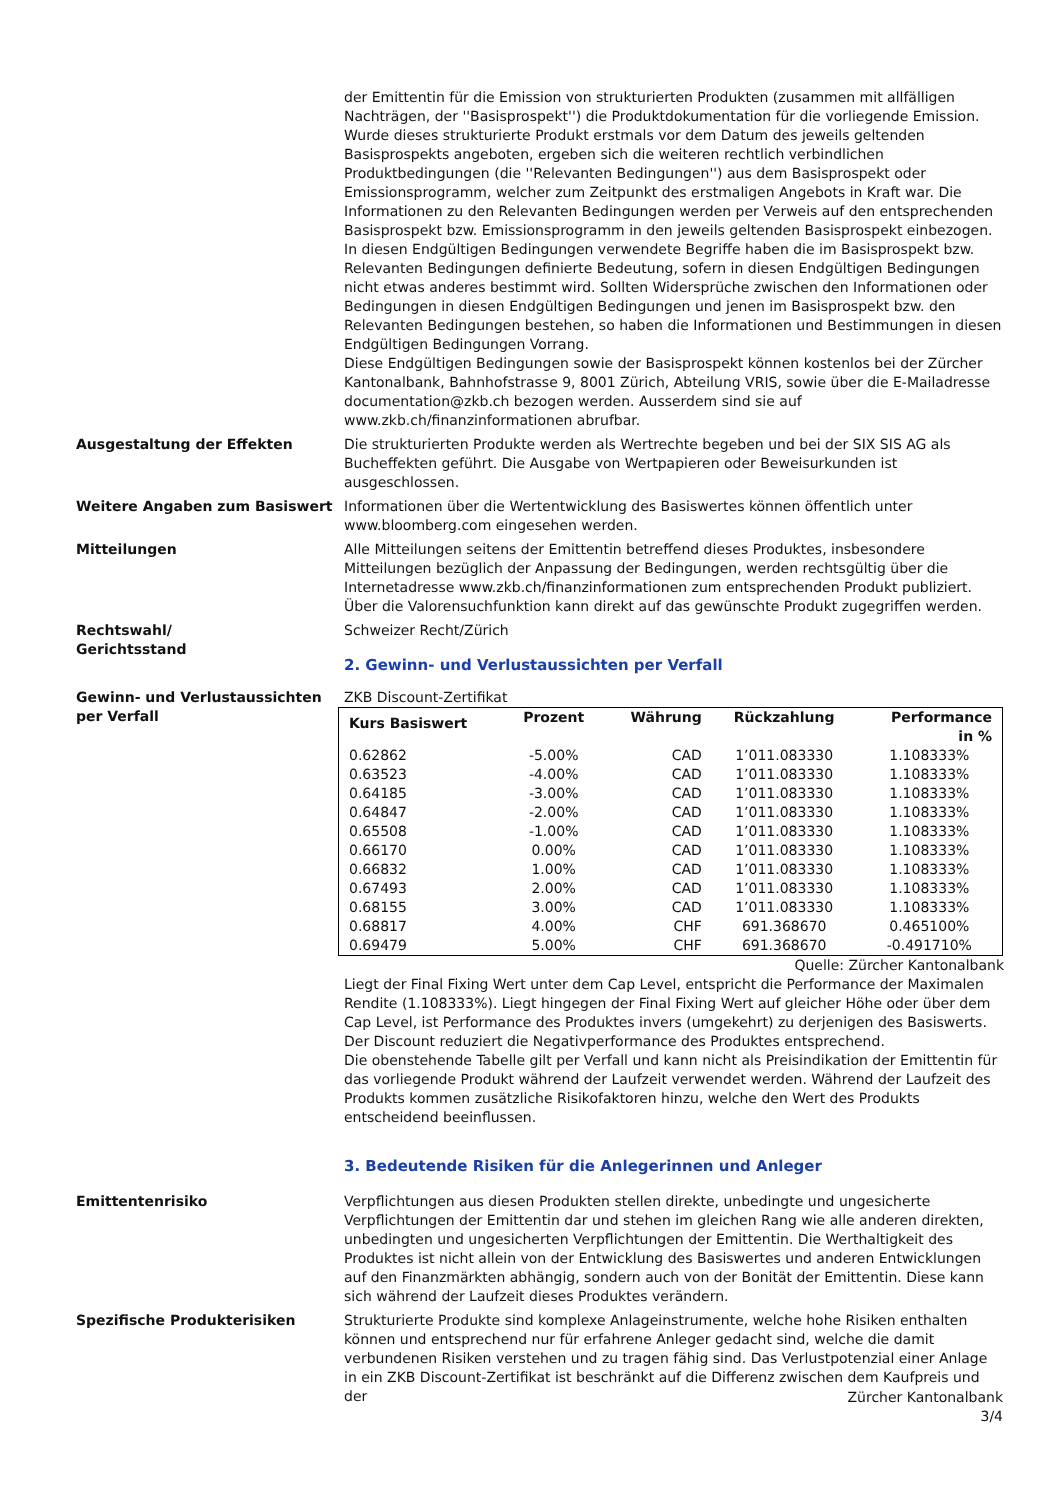der Emittentin für die Emission von strukturierten Produkten (zusammen mit allfälligen Nachträgen, der ''Basisprospekt'') die Produktdokumentation für die vorliegende Emission. Wurde dieses strukturierte Produkt erstmals vor dem Datum des jeweils geltenden Basisprospekts angeboten, ergeben sich die weiteren rechtlich verbindlichen Produktbedingungen (die ''Relevanten Bedingungen'') aus dem Basisprospekt oder Emissionsprogramm, welcher zum Zeitpunkt des erstmaligen Angebots in Kraft war. Die Informationen zu den Relevanten Bedingungen werden per Verweis auf den entsprechenden Basisprospekt bzw. Emissionsprogramm in den jeweils geltenden Basisprospekt einbezogen. In diesen Endgültigen Bedingungen verwendete Begriffe haben die im Basisprospekt bzw. Relevanten Bedingungen definierte Bedeutung, sofern in diesen Endgültigen Bedingungen nicht etwas anderes bestimmt wird. Sollten Widersprüche zwischen den Informationen oder Bedingungen in diesen Endgültigen Bedingungen und jenen im Basisprospekt bzw. den Relevanten Bedingungen bestehen, so haben die Informationen und Bestimmungen in diesen Endgültigen Bedingungen Vorrang.
Diese Endgültigen Bedingungen sowie der Basisprospekt können kostenlos bei der Zürcher Kantonalbank, Bahnhofstrasse 9, 8001 Zürich, Abteilung VRIS, sowie über die E-Mailadresse documentation@zkb.ch bezogen werden. Ausserdem sind sie auf www.zkb.ch/finanzinformationen abrufbar.
Ausgestaltung der Effekten Die strukturierten Produkte werden als Wertrechte begeben und bei der SIX SIS AG als Bucheffekten geführt. Die Ausgabe von Wertpapieren oder Beweisurkunden ist ausgeschlossen.
Weitere Angaben zum Basiswert Informationen über die Wertentwicklung des Basiswertes können öffentlich unter www.bloomberg.com eingesehen werden.
Mitteilungen Alle Mitteilungen seitens der Emittentin betreffend dieses Produktes, insbesondere Mitteilungen bezüglich der Anpassung der Bedingungen, werden rechtsgültig über die Internetadresse www.zkb.ch/finanzinformationen zum entsprechenden Produkt publiziert. Über die Valorensuchfunktion kann direkt auf das gewünschte Produkt zugegriffen werden.
Rechtswahl/
Gerichtsstand
Schweizer Recht/Zürich
2. Gewinn- und Verlustaussichten per Verfall
Gewinn- und Verlustaussichten per Verfall
ZKB Discount-Zertifikat
| Kurs Basiswert | Prozent | Währung | Rückzahlung | Performance in % |
| --- | --- | --- | --- | --- |
| 0.62862 | -5.00% | CAD | 1’011.083330 | 1.108333% |
| 0.63523 | -4.00% | CAD | 1’011.083330 | 1.108333% |
| 0.64185 | -3.00% | CAD | 1’011.083330 | 1.108333% |
| 0.64847 | -2.00% | CAD | 1’011.083330 | 1.108333% |
| 0.65508 | -1.00% | CAD | 1’011.083330 | 1.108333% |
| 0.66170 | 0.00% | CAD | 1’011.083330 | 1.108333% |
| 0.66832 | 1.00% | CAD | 1’011.083330 | 1.108333% |
| 0.67493 | 2.00% | CAD | 1’011.083330 | 1.108333% |
| 0.68155 | 3.00% | CAD | 1’011.083330 | 1.108333% |
| 0.68817 | 4.00% | CHF | 691.368670 | 0.465100% |
| 0.69479 | 5.00% | CHF | 691.368670 | -0.491710% |
Quelle: Zürcher Kantonalbank
Liegt der Final Fixing Wert unter dem Cap Level, entspricht die Performance der Maximalen Rendite (1.108333%). Liegt hingegen der Final Fixing Wert auf gleicher Höhe oder über dem Cap Level, ist Performance des Produktes invers (umgekehrt) zu derjenigen des Basiswerts. Der Discount reduziert die Negativperformance des Produktes entsprechend.
Die obenstehende Tabelle gilt per Verfall und kann nicht als Preisindikation der Emittentin für das vorliegende Produkt während der Laufzeit verwendet werden. Während der Laufzeit des Produkts kommen zusätzliche Risikofaktoren hinzu, welche den Wert des Produkts entscheidend beeinflussen.
3. Bedeutende Risiken für die Anlegerinnen und Anleger
Emittentenrisiko Verpflichtungen aus diesen Produkten stellen direkte, unbedingte und ungesicherte Verpflichtungen der Emittentin dar und stehen im gleichen Rang wie alle anderen direkten, unbedingten und ungesicherten Verpflichtungen der Emittentin. Die Werthaltigkeit des Produktes ist nicht allein von der Entwicklung des Basiswertes und anderen Entwicklungen auf den Finanzmärkten abhängig, sondern auch von der Bonität der Emittentin. Diese kann sich während der Laufzeit dieses Produktes verändern.
Spezifische Produkterisiken Strukturierte Produkte sind komplexe Anlageinstrumente, welche hohe Risiken enthalten können und entsprechend nur für erfahrene Anleger gedacht sind, welche die damit verbundenen Risiken verstehen und zu tragen fähig sind. Das Verlustpotenzial einer Anlage in ein ZKB Discount-Zertifikat ist beschränkt auf die Differenz zwischen dem Kaufpreis und der
Zürcher Kantonalbank
3/4